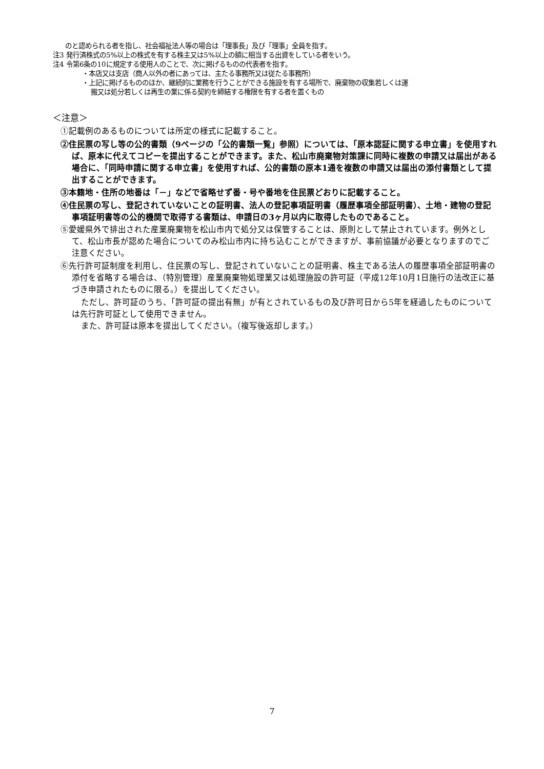のと認められる者を指し、社会福祉法人等の場合は「理事長」及び「理事」全員を指す。
注3 発行済株式の5%以上の株式を有する株主又は5%以上の額に相当する出資をしている者をいう。
注4 令第6条の10に規定する使用人のことで、次に掲げるものの代表者を指す。
・本店又は支店（商人以外の者にあっては、主たる事務所又は従たる事務所）
・上記に掲げるもののほか、継続的に業務を行うことができる施設を有する場所で、廃棄物の収集若しくは運
搬又は処分若しくは再生の業に係る契約を締結する権限を有する者を置くもの
＜注意＞
①記載例のあるものについては所定の様式に記載すること。
②住民票の写し等の公的書類（9ページの「公的書類一覧」参照）については、「原本認証に関する申立書」を使用すれば、原本に代えてコピーを提出することができます。また、松山市廃棄物対策課に同時に複数の申請又は届出がある場合に、「同時申請に関する申立書」を使用すれば、公的書類の原本1通を複数の申請又は届出の添付書類として提出することができます。
③本籍地・住所の地番は「－」などで省略せず番・号や番地を住民票どおりに記載すること。
④住民票の写し、登記されていないことの証明書、法人の登記事項証明書（履歴事項全部証明書）、土地・建物の登記事項証明書等の公的機関で取得する書類は、申請日の3ヶ月以内に取得したものであること。
⑤愛媛県外で排出された産業廃棄物を松山市内で処分又は保管することは、原則として禁止されています。例外として、松山市長が認めた場合についてのみ松山市内に持ち込むことができますが、事前協議が必要となりますのでご注意ください。
⑥先行許可証制度を利用し、住民票の写し、登記されていないことの証明書、株主である法人の履歴事項全部証明書の添付を省略する場合は、（特別管理）産業廃棄物処理業又は処理施設の許可証（平成12年10月1日施行の法改正に基づき申請されたものに限る。）を提出してください。
ただし、許可証のうち、「許可証の提出有無」が有とされているもの及び許可日から5年を経過したものについては先行許可証として使用できません。
また、許可証は原本を提出してください。（複写後返却します。）
7